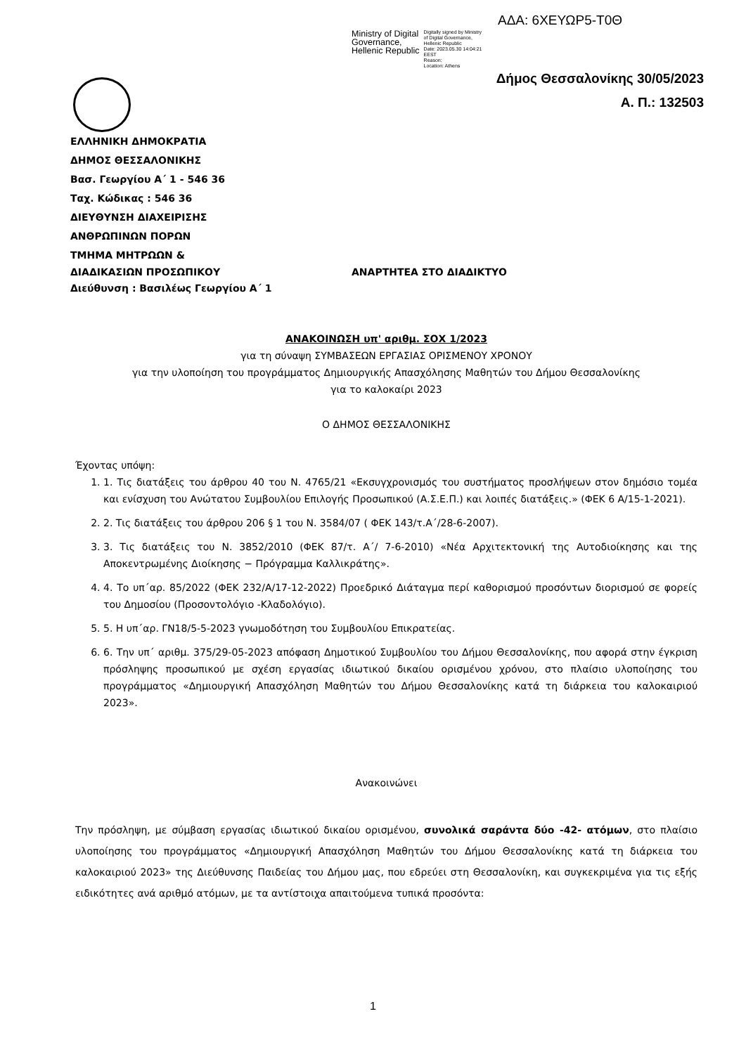ΑΔΑ: 6ΧΕΥΩΡ5-Τ0Θ
Ministry of Digital
Governance,
Hellenic Republic
Digitally signed by Ministry
of Digital Governance,
Hellenic Republic
Date: 2023.05.30 14:04:21
EEST
Reason:
Location: Athens
Δήμος Θεσσαλονίκης 30/05/2023
Α. Π.: 132503
ΕΛΛΗΝΙΚΗ ΔΗΜΟΚΡΑΤΙΑ
ΔΗΜΟΣ ΘΕΣΣΑΛΟΝΙΚΗΣ
Βασ. Γεωργίου Α΄ 1 - 546 36
Ταχ. Κώδικας : 546 36
ΔΙΕΥΘΥΝΣΗ ΔΙΑΧΕΙΡΙΣΗΣ
ΑΝΘΡΩΠΙΝΩΝ ΠΟΡΩΝ
ΤΜΗΜΑ ΜΗΤΡΩΩΝ &
ΔΙΑΔΙΚΑΣΙΩΝ ΠΡΟΣΩΠΙΚΟΥ ΑΝΑΡΤΗΤΕΑ ΣΤΟ ΔΙΑΔΙΚΤΥΟ
Διεύθυνση : Βασιλέως Γεωργίου Α΄ 1
ΑΝΑΚΟΙΝΩΣΗ υπ' αριθμ. ΣΟΧ 1/2023
για τη σύναψη ΣΥΜΒΑΣΕΩΝ ΕΡΓΑΣΙΑΣ ΟΡΙΣΜΕΝΟΥ ΧΡΟΝΟΥ
για την υλοποίηση του προγράμματος Δημιουργικής Απασχόλησης Μαθητών του Δήμου Θεσσαλονίκης
για το καλοκαίρι 2023
Ο ΔΗΜΟΣ ΘΕΣΣΑΛΟΝΙΚΗΣ
Έχοντας υπόψη:
1. 1. Τις διατάξεις του άρθρου 40 του Ν. 4765/21 «Εκσυγχρονισμός του συστήματος προσλήψεων στον δημόσιο τομέα και ενίσχυση του Ανώτατου Συμβουλίου Επιλογής Προσωπικού (Α.Σ.Ε.Π.) και λοιπές διατάξεις.» (ΦΕΚ 6 Α/15-1-2021).
2. 2. Τις διατάξεις του άρθρου 206 § 1 του Ν. 3584/07 ( ΦΕΚ 143/τ.Α΄/28-6-2007).
3. 3. Τις διατάξεις του Ν. 3852/2010 (ΦΕΚ 87/τ. Α΄/ 7-6-2010) «Νέα Αρχιτεκτονική της Αυτοδιοίκησης και της Αποκεντρωμένης Διοίκησης − Πρόγραμμα Καλλικράτης».
4. 4. Το υπ΄αρ. 85/2022 (ΦΕΚ 232/Α/17-12-2022) Προεδρικό Διάταγμα περί καθορισμού προσόντων διορισμού σε φορείς του Δημοσίου (Προσοντολόγιο -Κλαδολόγιο).
5. 5. Η υπ΄αρ. ΓΝ18/5-5-2023 γνωμοδότηση του Συμβουλίου Επικρατείας.
6. 6. Την υπ΄ αριθμ. 375/29-05-2023 απόφαση Δημοτικού Συμβουλίου του Δήμου Θεσσαλονίκης, που αφορά στην έγκριση πρόσληψης προσωπικού με σχέση εργασίας ιδιωτικού δικαίου ορισμένου χρόνου, στο πλαίσιο υλοποίησης του προγράμματος «Δημιουργική Απασχόληση Μαθητών του Δήμου Θεσσαλονίκης κατά τη διάρκεια του καλοκαιριού 2023».
Ανακοινώνει
Την πρόσληψη, με σύμβαση εργασίας ιδιωτικού δικαίου ορισμένου, συνολικά σαράντα δύο -42- ατόμων, στο πλαίσιο υλοποίησης του προγράμματος «Δημιουργική Απασχόληση Μαθητών του Δήμου Θεσσαλονίκης κατά τη διάρκεια του καλοκαιριού 2023» της Διεύθυνσης Παιδείας του Δήμου μας, που εδρεύει στη Θεσσαλονίκη, και συγκεκριμένα για τις εξής ειδικότητες ανά αριθμό ατόμων, με τα αντίστοιχα απαιτούμενα τυπικά προσόντα:
1